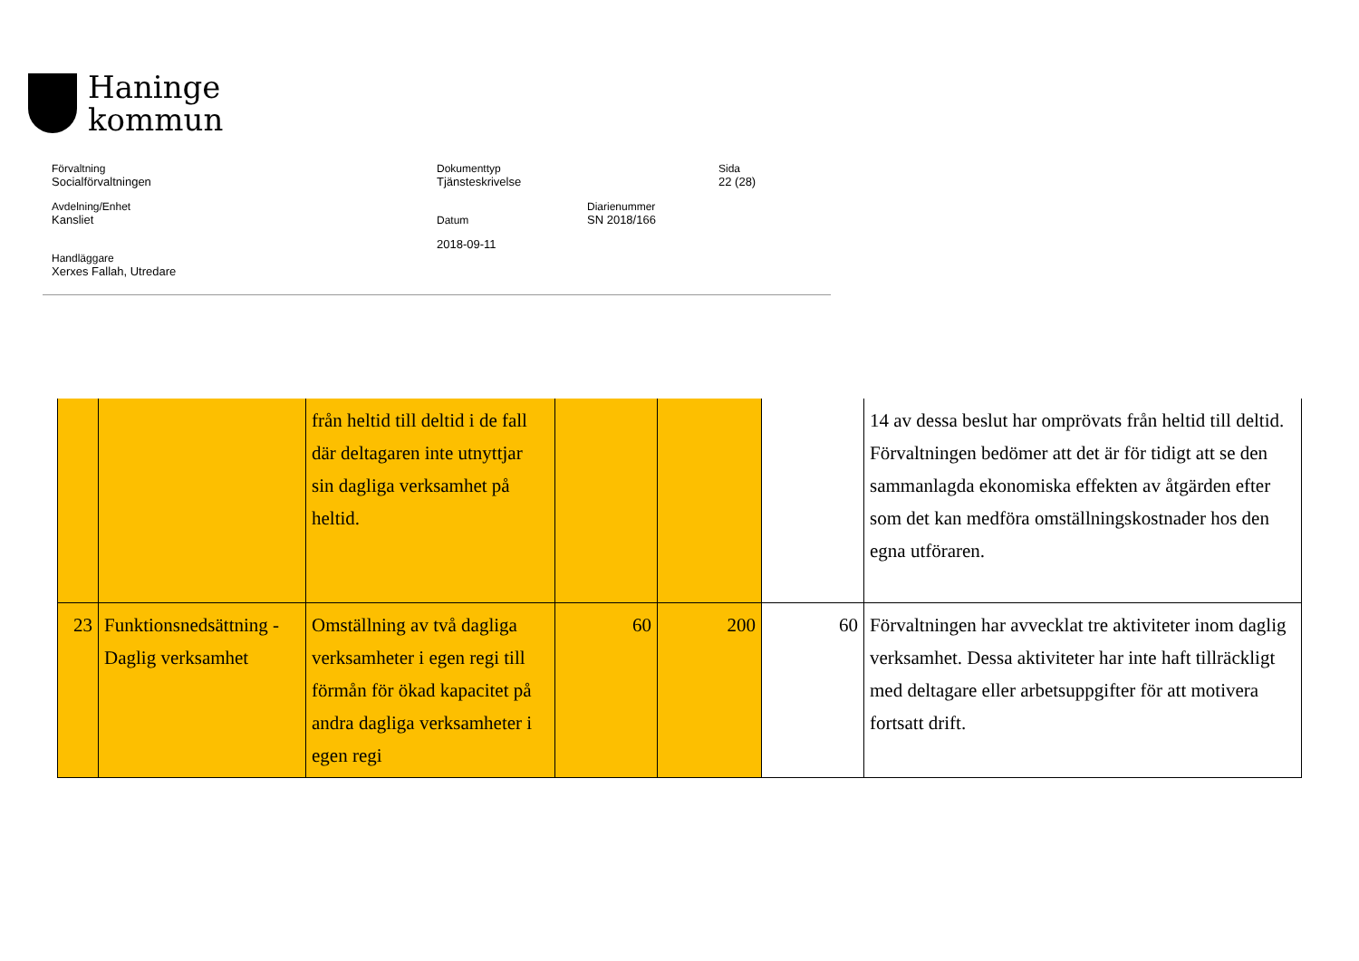Haninge
kommun
| Förvaltning Socialförvaltningen | Dokumenttyp Tjänsteskrivelse | | Sida 22 (28) |
| Avdelning/Enhet Kansliet | Datum | Diarienummer SN 2018/166 | |
| Handläggare Xerxes Fallah, Utredare | 2018-09-11 | | |
| | | från heltid till deltid i de fall där deltagaren inte utnyttjar sin dagliga verksamhet på heltid. | | | | 14 av dessa beslut har omprövats från heltid till deltid. Förvaltningen bedömer att det är för tidigt att se den sammanlagda ekonomiska effekten av åtgärden efter som det kan medföra omställningskostnader hos den egna utföraren. |
| 23 | Funktionsnedsättning - Daglig verksamhet | Omställning av två dagliga verksamheter i egen regi till förmån för ökad kapacitet på andra dagliga verksamheter i egen regi | 60 | 200 | 60 | Förvaltningen har avvecklat tre aktiviteter inom daglig verksamhet. Dessa aktiviteter har inte haft tillräckligt med deltagare eller arbetsuppgifter för att motivera fortsatt drift. |